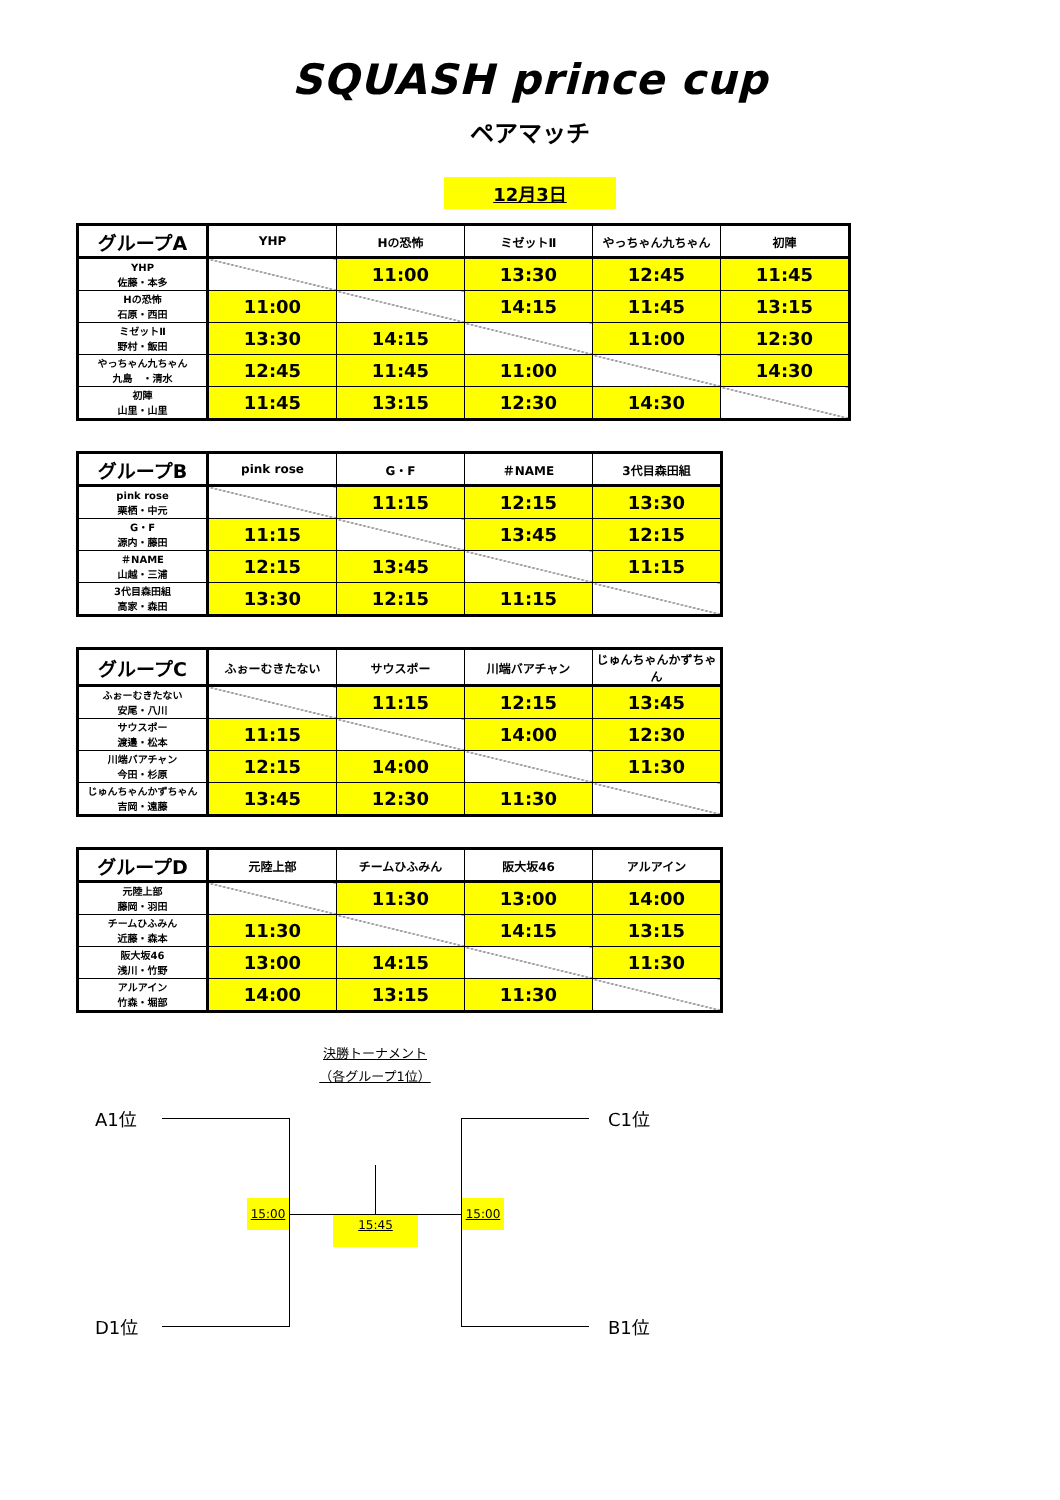SQUASH prince cup
ペアマッチ
12月3日
| グループA | YHP | Hの恐怖 | ミゼットⅡ | やっちゃん九ちゃん | 初陣 |
| --- | --- | --- | --- | --- | --- |
| YHP 佐藤・本多 | | 11:00 | 13:30 | 12:45 | 11:45 |
| Hの恐怖 石原・西田 | 11:00 | | 14:15 | 11:45 | 13:15 |
| ミゼットⅡ 野村・飯田 | 13:30 | 14:15 | | 11:00 | 12:30 |
| やっちゃん九ちゃん 九島 ・清水 | 12:45 | 11:45 | 11:00 | | 14:30 |
| 初陣 山里・山里 | 11:45 | 13:15 | 12:30 | 14:30 | |
| グループB | pink rose | G・F | ＃NAME | 3代目森田組 |
| --- | --- | --- | --- | --- |
| pink rose 栗栖・中元 | | 11:15 | 12:15 | 13:30 |
| G・F 源内・藤田 | 11:15 | | 13:45 | 12:15 |
| ＃NAME 山越・三浦 | 12:15 | 13:45 | | 11:15 |
| 3代目森田組 高家・森田 | 13:30 | 12:15 | 11:15 | |
| グループC | ふぉーむきたない | サウスポー | 川端バアチャン | じゅんちゃんかずちゃん |
| --- | --- | --- | --- | --- |
| ふぉーむきたない 安尾・八川 | | 11:15 | 12:15 | 13:45 |
| サウスポー 渡邉・松本 | 11:15 | | 14:00 | 12:30 |
| 川端バアチャン 今田・杉原 | 12:15 | 14:00 | | 11:30 |
| じゅんちゃんかずちゃん 吉岡・遠藤 | 13:45 | 12:30 | 11:30 | |
| グループD | 元陸上部 | チームひふみん | 阪大坂46 | アルアイン |
| --- | --- | --- | --- | --- |
| 元陸上部 藤岡・羽田 | | 11:30 | 13:00 | 14:00 |
| チームひふみん 近藤・森本 | 11:30 | | 14:15 | 13:15 |
| 阪大坂46 浅川・竹野 | 13:00 | 14:15 | | 11:30 |
| アルアイン 竹森・堀部 | 14:00 | 13:15 | 11:30 | |
決勝トーナメント
（各グループ1位）
A1位 C1位
D1位 B1位
15:00 15:00
15:45